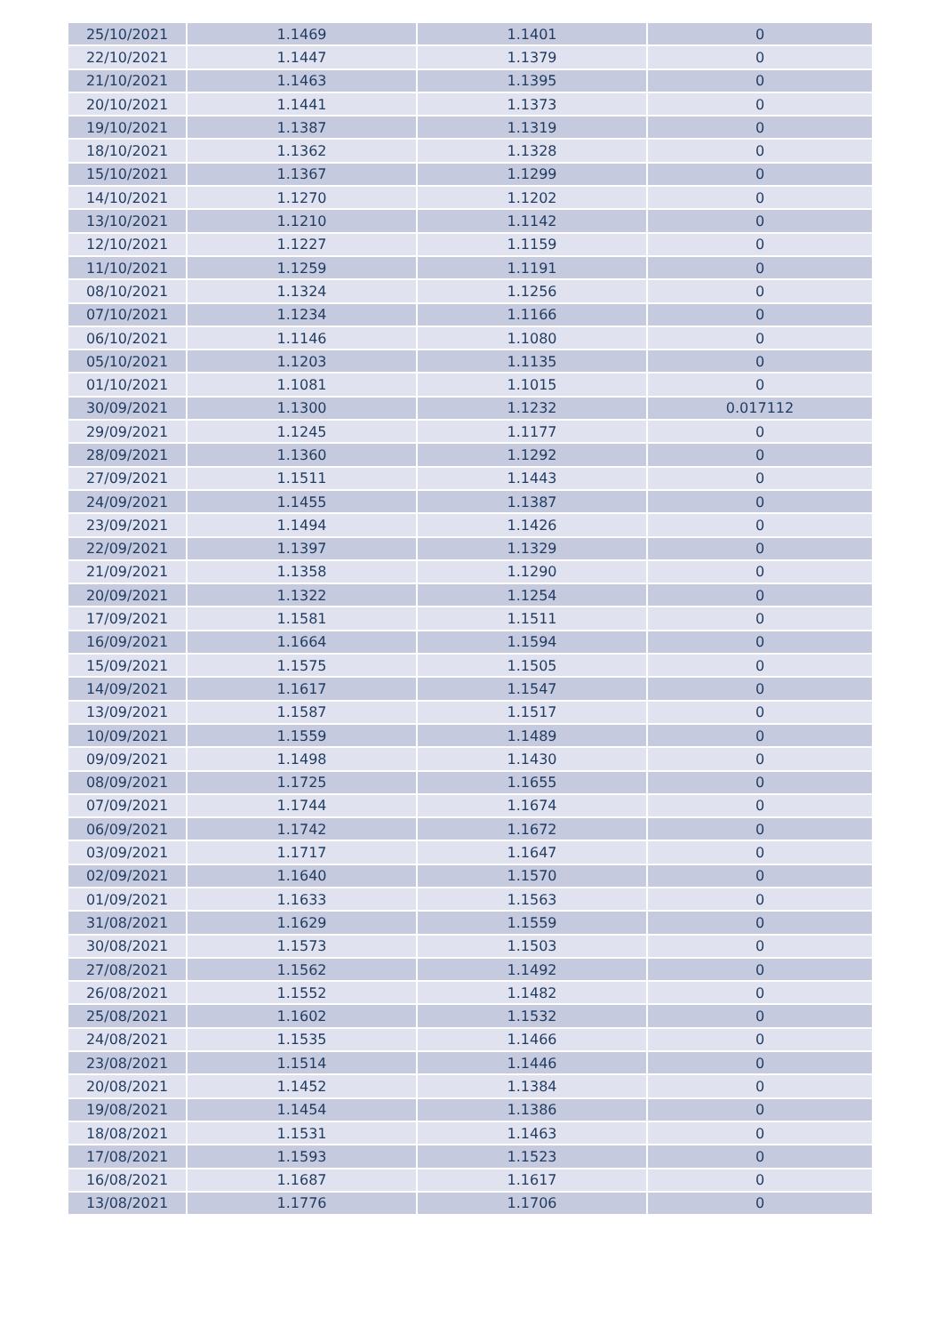| 25/10/2021 | 1.1469 | 1.1401 | 0 |
| 22/10/2021 | 1.1447 | 1.1379 | 0 |
| 21/10/2021 | 1.1463 | 1.1395 | 0 |
| 20/10/2021 | 1.1441 | 1.1373 | 0 |
| 19/10/2021 | 1.1387 | 1.1319 | 0 |
| 18/10/2021 | 1.1362 | 1.1328 | 0 |
| 15/10/2021 | 1.1367 | 1.1299 | 0 |
| 14/10/2021 | 1.1270 | 1.1202 | 0 |
| 13/10/2021 | 1.1210 | 1.1142 | 0 |
| 12/10/2021 | 1.1227 | 1.1159 | 0 |
| 11/10/2021 | 1.1259 | 1.1191 | 0 |
| 08/10/2021 | 1.1324 | 1.1256 | 0 |
| 07/10/2021 | 1.1234 | 1.1166 | 0 |
| 06/10/2021 | 1.1146 | 1.1080 | 0 |
| 05/10/2021 | 1.1203 | 1.1135 | 0 |
| 01/10/2021 | 1.1081 | 1.1015 | 0 |
| 30/09/2021 | 1.1300 | 1.1232 | 0.017112 |
| 29/09/2021 | 1.1245 | 1.1177 | 0 |
| 28/09/2021 | 1.1360 | 1.1292 | 0 |
| 27/09/2021 | 1.1511 | 1.1443 | 0 |
| 24/09/2021 | 1.1455 | 1.1387 | 0 |
| 23/09/2021 | 1.1494 | 1.1426 | 0 |
| 22/09/2021 | 1.1397 | 1.1329 | 0 |
| 21/09/2021 | 1.1358 | 1.1290 | 0 |
| 20/09/2021 | 1.1322 | 1.1254 | 0 |
| 17/09/2021 | 1.1581 | 1.1511 | 0 |
| 16/09/2021 | 1.1664 | 1.1594 | 0 |
| 15/09/2021 | 1.1575 | 1.1505 | 0 |
| 14/09/2021 | 1.1617 | 1.1547 | 0 |
| 13/09/2021 | 1.1587 | 1.1517 | 0 |
| 10/09/2021 | 1.1559 | 1.1489 | 0 |
| 09/09/2021 | 1.1498 | 1.1430 | 0 |
| 08/09/2021 | 1.1725 | 1.1655 | 0 |
| 07/09/2021 | 1.1744 | 1.1674 | 0 |
| 06/09/2021 | 1.1742 | 1.1672 | 0 |
| 03/09/2021 | 1.1717 | 1.1647 | 0 |
| 02/09/2021 | 1.1640 | 1.1570 | 0 |
| 01/09/2021 | 1.1633 | 1.1563 | 0 |
| 31/08/2021 | 1.1629 | 1.1559 | 0 |
| 30/08/2021 | 1.1573 | 1.1503 | 0 |
| 27/08/2021 | 1.1562 | 1.1492 | 0 |
| 26/08/2021 | 1.1552 | 1.1482 | 0 |
| 25/08/2021 | 1.1602 | 1.1532 | 0 |
| 24/08/2021 | 1.1535 | 1.1466 | 0 |
| 23/08/2021 | 1.1514 | 1.1446 | 0 |
| 20/08/2021 | 1.1452 | 1.1384 | 0 |
| 19/08/2021 | 1.1454 | 1.1386 | 0 |
| 18/08/2021 | 1.1531 | 1.1463 | 0 |
| 17/08/2021 | 1.1593 | 1.1523 | 0 |
| 16/08/2021 | 1.1687 | 1.1617 | 0 |
| 13/08/2021 | 1.1776 | 1.1706 | 0 |